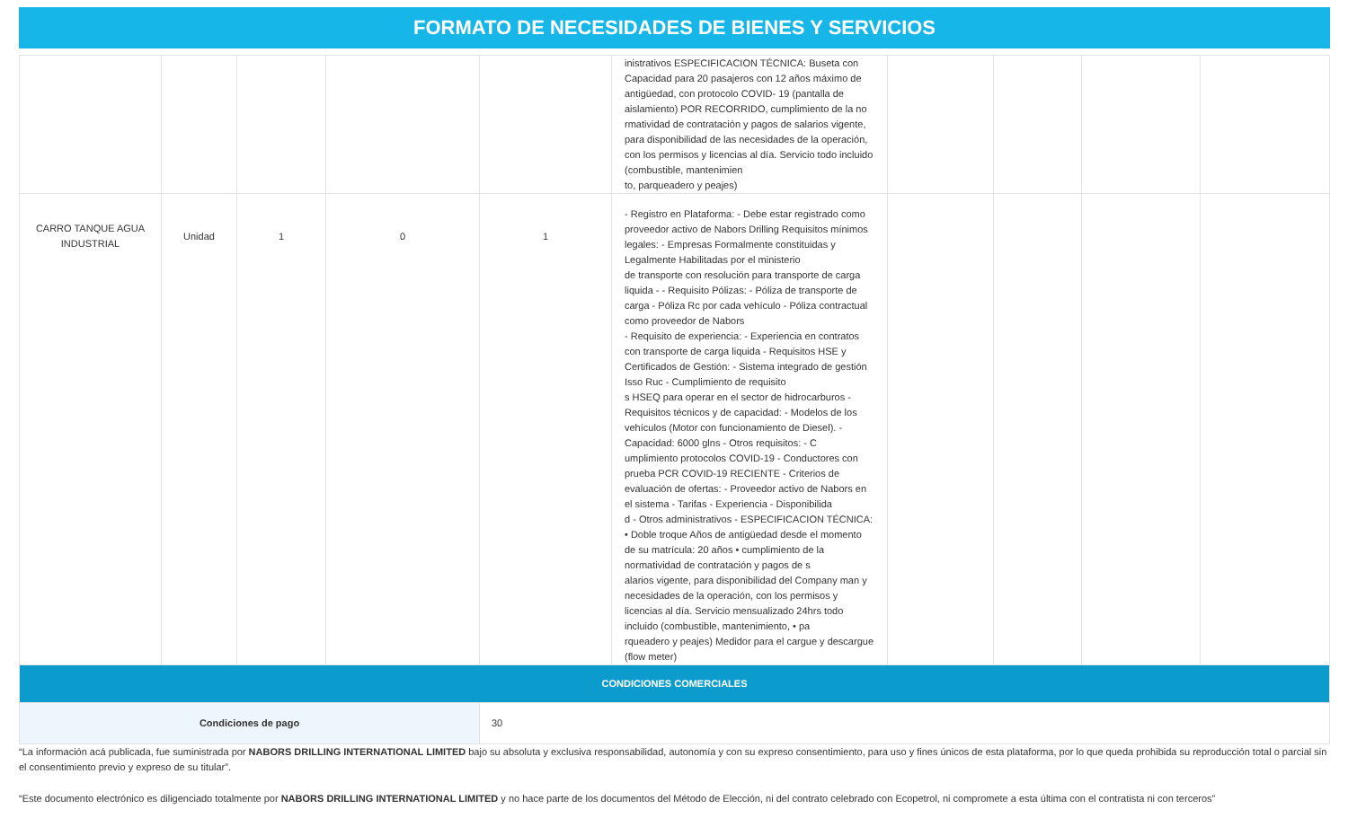FORMATO DE NECESIDADES DE BIENES Y SERVICIOS
| | | | | | inistrativos ESPECIFICACION TÉCNICA: Buseta con Capacidad para 20 pasajeros con 12 años máximo de antigüedad, con protocolo COVID- 19 (pantalla de aislamiento) POR RECORRIDO, cumplimiento de la no rmatividad de contratación y pagos de salarios vigente, para disponibilidad de las necesidades de la operación, con los permisos y licencias al día. Servicio todo incluido (combustible, mantenimien to, parqueadero y peajes) | | | | |
| CARRO TANQUE AGUA INDUSTRIAL | Unidad | 1 | 0 | 1 | - Registro en Plataforma: - Debe estar registrado como proveedor activo de Nabors Drilling Requisitos mínimos legales: - Empresas Formalmente constituidas y Legalmente Habilitadas por el ministerio de transporte con resolución para transporte de carga liquida - - Requisito Pólizas: - Póliza de transporte de carga - Póliza Rc por cada vehículo - Póliza contractual como proveedor de Nabors - Requisito de experiencia: - Experiencia en contratos con transporte de carga liquida - Requisitos HSE y Certificados de Gestión: - Sistema integrado de gestión Isso Ruc - Cumplimiento de requisito s HSEQ para operar en el sector de hidrocarburos - Requisitos técnicos y de capacidad: - Modelos de los vehículos (Motor con funcionamiento de Diesel). - Capacidad: 6000 glns - Otros requisitos: - C umplimiento protocolos COVID-19 - Conductores con prueba PCR COVID-19 RECIENTE - Criterios de evaluación de ofertas: - Proveedor activo de Nabors en el sistema - Tarifas - Experiencia - Disponibilida d - Otros administrativos - ESPECIFICACION TÉCNICA: • Doble troque Años de antigüedad desde el momento de su matrícula: 20 años • cumplimiento de la normatividad de contratación y pagos de s alarios vigente, para disponibilidad del Company man y necesidades de la operación, con los permisos y licencias al día. Servicio mensualizado 24hrs todo incluido (combustible, mantenimiento, • pa rqueadero y peajes) Medidor para el cargue y descargue (flow meter) | | | | |
| CONDICIONES COMERCIALES | | | | | | | | | |
| Condiciones de pago | | | | 30 | | | | | |
“La información acá publicada, fue suministrada por NABORS DRILLING INTERNATIONAL LIMITED bajo su absoluta y exclusiva responsabilidad, autonomía y con su expreso consentimiento, para uso y fines únicos de esta plataforma, por lo que queda prohibida su reproducción total o parcial sin el consentimiento previo y expreso de su titular”.
“Este documento electrónico es diligenciado totalmente por NABORS DRILLING INTERNATIONAL LIMITED y no hace parte de los documentos del Método de Elección, ni del contrato celebrado con Ecopetrol, ni compromete a esta última con el contratista ni con terceros”